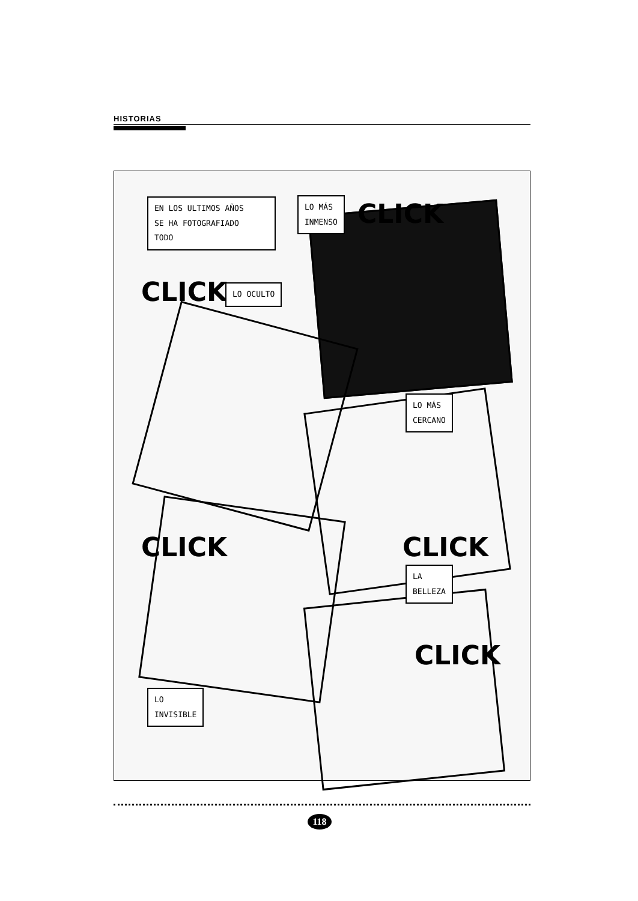HISTORIAS
EN LOS ULTIMOS AÑOS
SE HA FOTOGRAFIADO
TODO
LO MÁS
INMENSO
CLICK
CLICK LO OCULTO
LO MÁS
CERCANO
CLICK CLICK
LA
BELLEZA
CLICK
LO
INVISIBLE
118